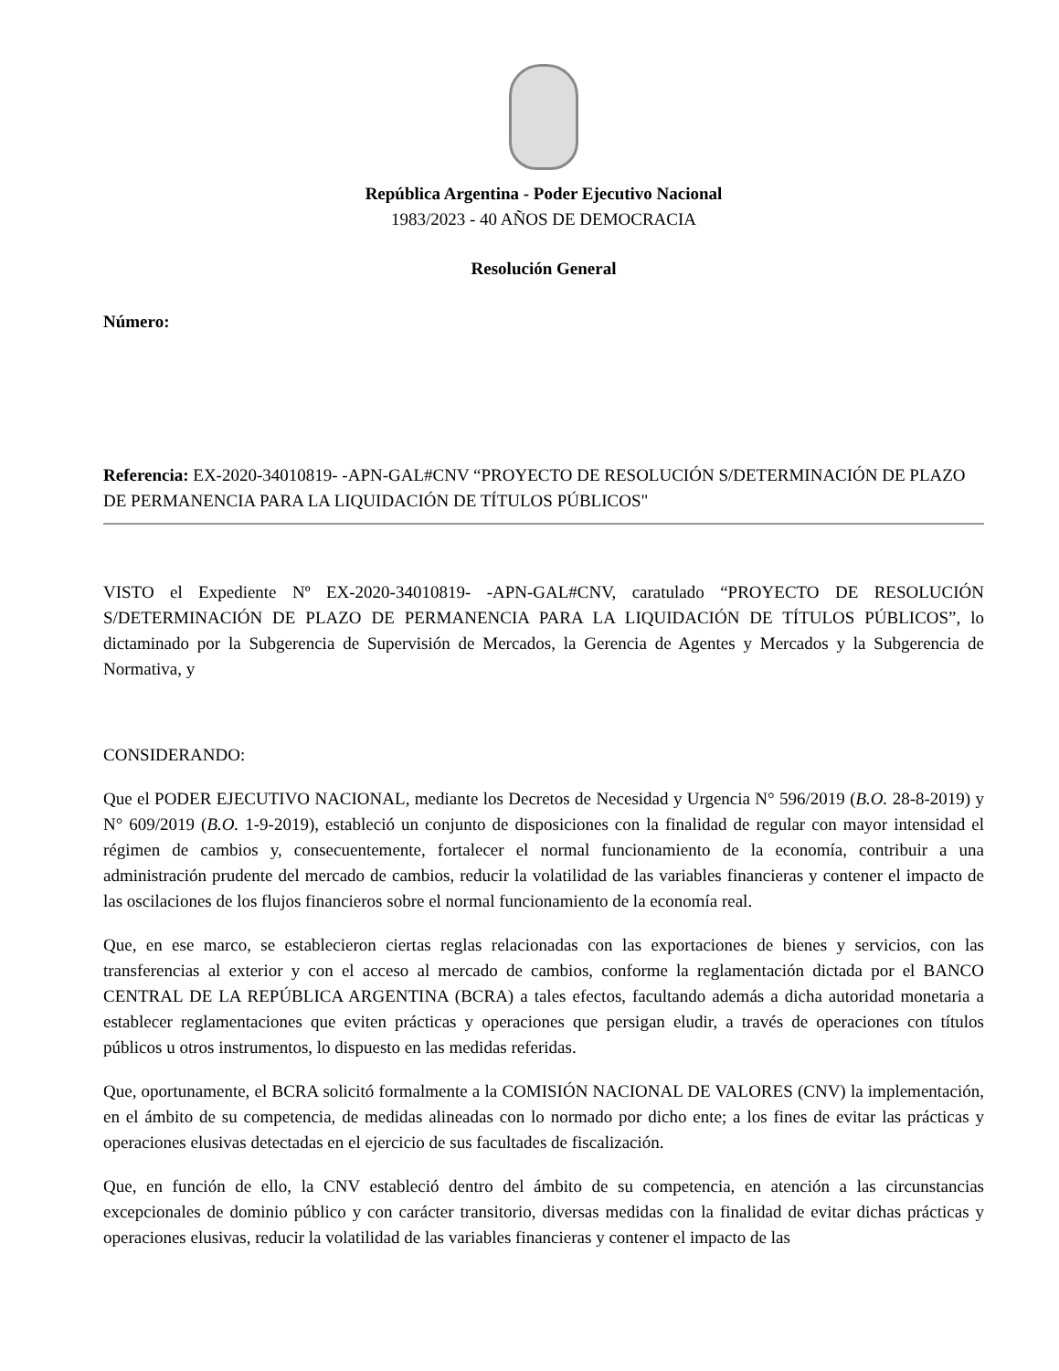República Argentina - Poder Ejecutivo Nacional
1983/2023 - 40 AÑOS DE DEMOCRACIA
Resolución General
Número:
Referencia: EX-2020-34010819- -APN-GAL#CNV “PROYECTO DE RESOLUCIÓN S/DETERMINACIÓN DE PLAZO DE PERMANENCIA PARA LA LIQUIDACIÓN DE TÍTULOS PÚBLICOS"
VISTO el Expediente Nº EX-2020-34010819- -APN-GAL#CNV, caratulado “PROYECTO DE RESOLUCIÓN S/DETERMINACIÓN DE PLAZO DE PERMANENCIA PARA LA LIQUIDACIÓN DE TÍTULOS PÚBLICOS”, lo dictaminado por la Subgerencia de Supervisión de Mercados, la Gerencia de Agentes y Mercados y la Subgerencia de Normativa, y
CONSIDERANDO:
Que el PODER EJECUTIVO NACIONAL, mediante los Decretos de Necesidad y Urgencia N° 596/2019 (B.O. 28-8-2019) y N° 609/2019 (B.O. 1-9-2019), estableció un conjunto de disposiciones con la finalidad de regular con mayor intensidad el régimen de cambios y, consecuentemente, fortalecer el normal funcionamiento de la economía, contribuir a una administración prudente del mercado de cambios, reducir la volatilidad de las variables financieras y contener el impacto de las oscilaciones de los flujos financieros sobre el normal funcionamiento de la economía real.
Que, en ese marco, se establecieron ciertas reglas relacionadas con las exportaciones de bienes y servicios, con las transferencias al exterior y con el acceso al mercado de cambios, conforme la reglamentación dictada por el BANCO CENTRAL DE LA REPÚBLICA ARGENTINA (BCRA) a tales efectos, facultando además a dicha autoridad monetaria a establecer reglamentaciones que eviten prácticas y operaciones que persigan eludir, a través de operaciones con títulos públicos u otros instrumentos, lo dispuesto en las medidas referidas.
Que, oportunamente, el BCRA solicitó formalmente a la COMISIÓN NACIONAL DE VALORES (CNV) la implementación, en el ámbito de su competencia, de medidas alineadas con lo normado por dicho ente; a los fines de evitar las prácticas y operaciones elusivas detectadas en el ejercicio de sus facultades de fiscalización.
Que, en función de ello, la CNV estableció dentro del ámbito de su competencia, en atención a las circunstancias excepcionales de dominio público y con carácter transitorio, diversas medidas con la finalidad de evitar dichas prácticas y operaciones elusivas, reducir la volatilidad de las variables financieras y contener el impacto de las